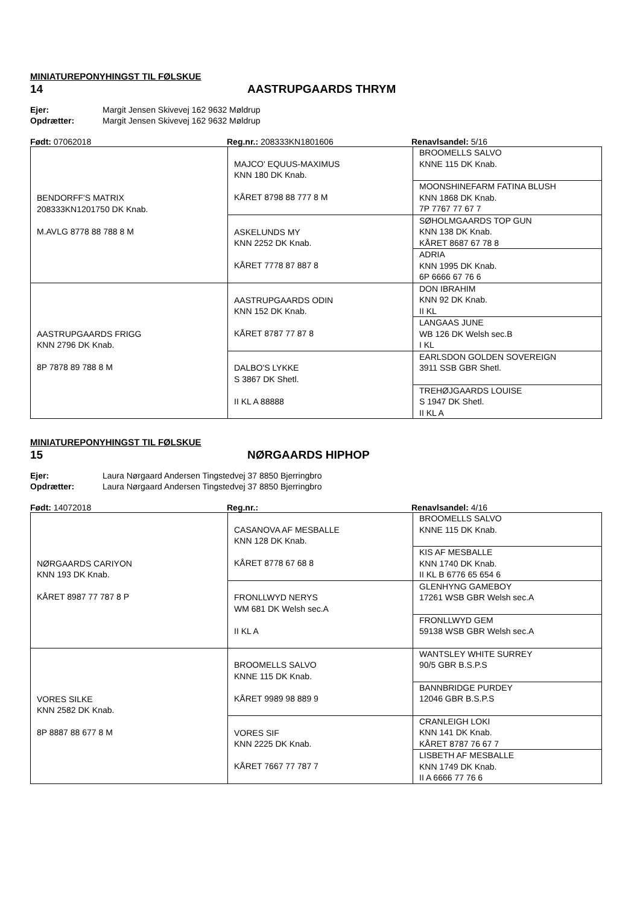MINIATUREPONYHINGST TIL FØLSKUE
14 AASTRUPGAARDS THRYM
Ejer: Margit Jensen Skivevej 162 9632 Møldrup
Opdrætter: Margit Jensen Skivevej 162 9632 Møldrup
Født: 07062018 Reg.nr.: 208333KN1801606 Renavlsandel: 5/16
| BENDORFF'S MATRIX 208333KN1201750 DK Knab. M.AVLG 8778 88 788 8 M | MAJCO' EQUUS-MAXIMUS KNN 180 DK Knab. KÅRET 8798 88 777 8 M | BROOMELLS SALVO KNNE 115 DK Knab. |
| | | MOONSHINEFARM FATINA BLUSH KNN 1868 DK Knab. 7P 7767 77 67 7 |
| | ASKELUNDS MY KNN 2252 DK Knab. KÅRET 7778 87 887 8 | SØHOLMGAARDS TOP GUN KNN 138 DK Knab. KÅRET 8687 67 78 8 |
| | | ADRIA KNN 1995 DK Knab. 6P 6666 67 76 6 |
| AASTRUPGAARDS FRIGG KNN 2796 DK Knab. 8P 7878 89 788 8 M | AASTRUPGAARDS ODIN KNN 152 DK Knab. KÅRET 8787 77 87 8 | DON IBRAHIM KNN 92 DK Knab. II KL |
| | | LANGAAS JUNE WB 126 DK Welsh sec.B I KL |
| | DALBO'S LYKKE S 3867 DK Shetl. II KL A 88888 | EARLSDON GOLDEN SOVEREIGN 3911 SSB GBR Shetl. |
| | | TREHØJGAARDS LOUISE S 1947 DK Shetl. II KL A |
MINIATUREPONYHINGST TIL FØLSKUE
15 NØRGAARDS HIPHOP
Ejer: Laura Nørgaard Andersen Tingstedvej 37 8850 Bjerringbro
Opdrætter: Laura Nørgaard Andersen Tingstedvej 37 8850 Bjerringbro
Født: 14072018 Reg.nr.: Renavlsandel: 4/16
| NØRGAARDS CARIYON KNN 193 DK Knab. KÅRET 8987 77 787 8 P | CASANOVA AF MESBALLE KNN 128 DK Knab. KÅRET 8778 67 68 8 | BROOMELLS SALVO KNNE 115 DK Knab. |
| | | KIS AF MESBALLE KNN 1740 DK Knab. II KL B 6776 65 654 6 |
| | FRONLLWYD NERYS WM 681 DK Welsh sec.A II KL A | GLENHYNG GAMEBOY 17261 WSB GBR Welsh sec.A |
| | | FRONLLWYD GEM 59138 WSB GBR Welsh sec.A |
| VORES SILKE KNN 2582 DK Knab. 8P 8887 88 677 8 M | BROOMELLS SALVO KNNE 115 DK Knab. KÅRET 9989 98 889 9 | WANTSLEY WHITE SURREY 90/5 GBR B.S.P.S |
| | | BANNBRIDGE PURDEY 12046 GBR B.S.P.S |
| | VORES SIF KNN 2225 DK Knab. KÅRET 7667 77 787 7 | CRANLEIGH LOKI KNN 141 DK Knab. KÅRET 8787 76 67 7 |
| | | LISBETH AF MESBALLE KNN 1749 DK Knab. II A 6666 77 76 6 |